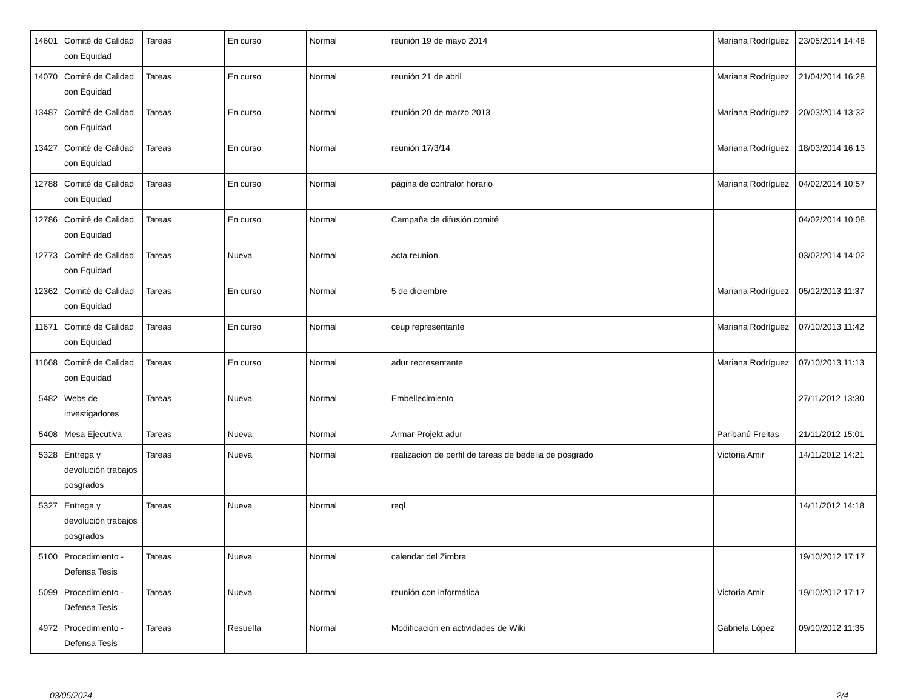| 14601 | Comité de Calidad con Equidad | Tareas | En curso | Normal | reunión 19 de mayo 2014 | Mariana Rodríguez | 23/05/2014 14:48 |
| 14070 | Comité de Calidad con Equidad | Tareas | En curso | Normal | reunión 21 de abril | Mariana Rodríguez | 21/04/2014 16:28 |
| 13487 | Comité de Calidad con Equidad | Tareas | En curso | Normal | reunión 20 de marzo 2013 | Mariana Rodríguez | 20/03/2014 13:32 |
| 13427 | Comité de Calidad con Equidad | Tareas | En curso | Normal | reunión 17/3/14 | Mariana Rodríguez | 18/03/2014 16:13 |
| 12788 | Comité de Calidad con Equidad | Tareas | En curso | Normal | página de contralor horario | Mariana Rodríguez | 04/02/2014 10:57 |
| 12786 | Comité de Calidad con Equidad | Tareas | En curso | Normal | Campaña de difusión comité | | 04/02/2014 10:08 |
| 12773 | Comité de Calidad con Equidad | Tareas | Nueva | Normal | acta reunion | | 03/02/2014 14:02 |
| 12362 | Comité de Calidad con Equidad | Tareas | En curso | Normal | 5 de diciembre | Mariana Rodríguez | 05/12/2013 11:37 |
| 11671 | Comité de Calidad con Equidad | Tareas | En curso | Normal | ceup representante | Mariana Rodríguez | 07/10/2013 11:42 |
| 11668 | Comité de Calidad con Equidad | Tareas | En curso | Normal | adur representante | Mariana Rodríguez | 07/10/2013 11:13 |
| 5482 | Webs de investigadores | Tareas | Nueva | Normal | Embellecimiento | | 27/11/2012 13:30 |
| 5408 | Mesa Ejecutiva | Tareas | Nueva | Normal | Armar Projekt adur | Paribanú Freitas | 21/11/2012 15:01 |
| 5328 | Entrega y devolución trabajos posgrados | Tareas | Nueva | Normal | realizacion de perfil de tareas de bedelia de posgrado | Victoria Amir | 14/11/2012 14:21 |
| 5327 | Entrega y devolución trabajos posgrados | Tareas | Nueva | Normal | reql | | 14/11/2012 14:18 |
| 5100 | Procedimiento - Defensa Tesis | Tareas | Nueva | Normal | calendar del Zimbra | | 19/10/2012 17:17 |
| 5099 | Procedimiento - Defensa Tesis | Tareas | Nueva | Normal | reunión con informática | Victoria Amir | 19/10/2012 17:17 |
| 4972 | Procedimiento - Defensa Tesis | Tareas | Resuelta | Normal | Modificación en actividades de Wiki | Gabriela López | 09/10/2012 11:35 |
03/05/2024 2/4